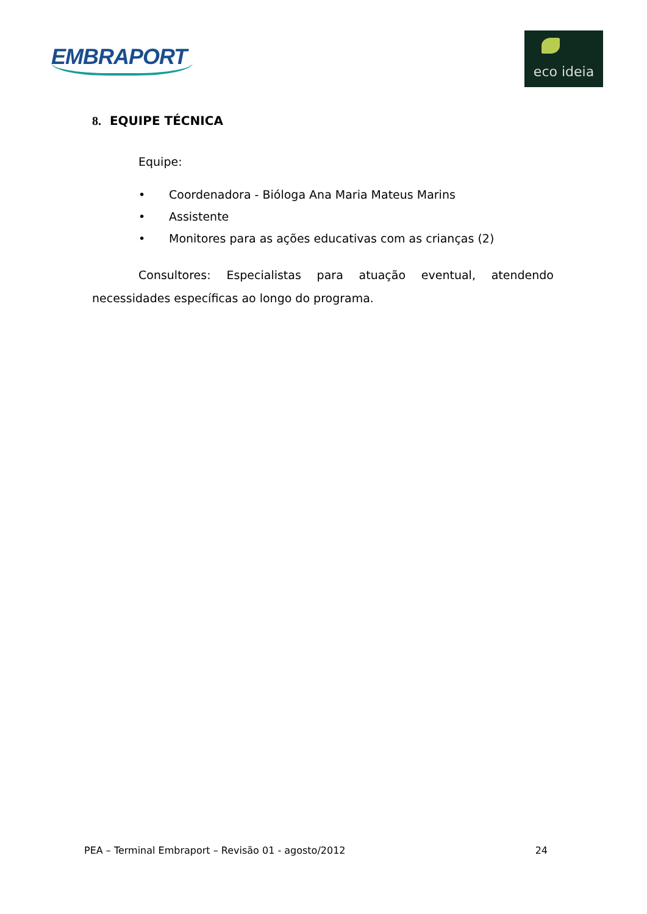EMBRAPORT
eco ideia
8. EQUIPE TÉCNICA
Equipe:
• Coordenadora - Bióloga Ana Maria Mateus Marins
• Assistente
• Monitores para as ações educativas com as crianças (2)
Consultores: Especialistas para atuação eventual, atendendo necessidades específicas ao longo do programa.
PEA – Terminal Embraport – Revisão 01 - agosto/2012 24